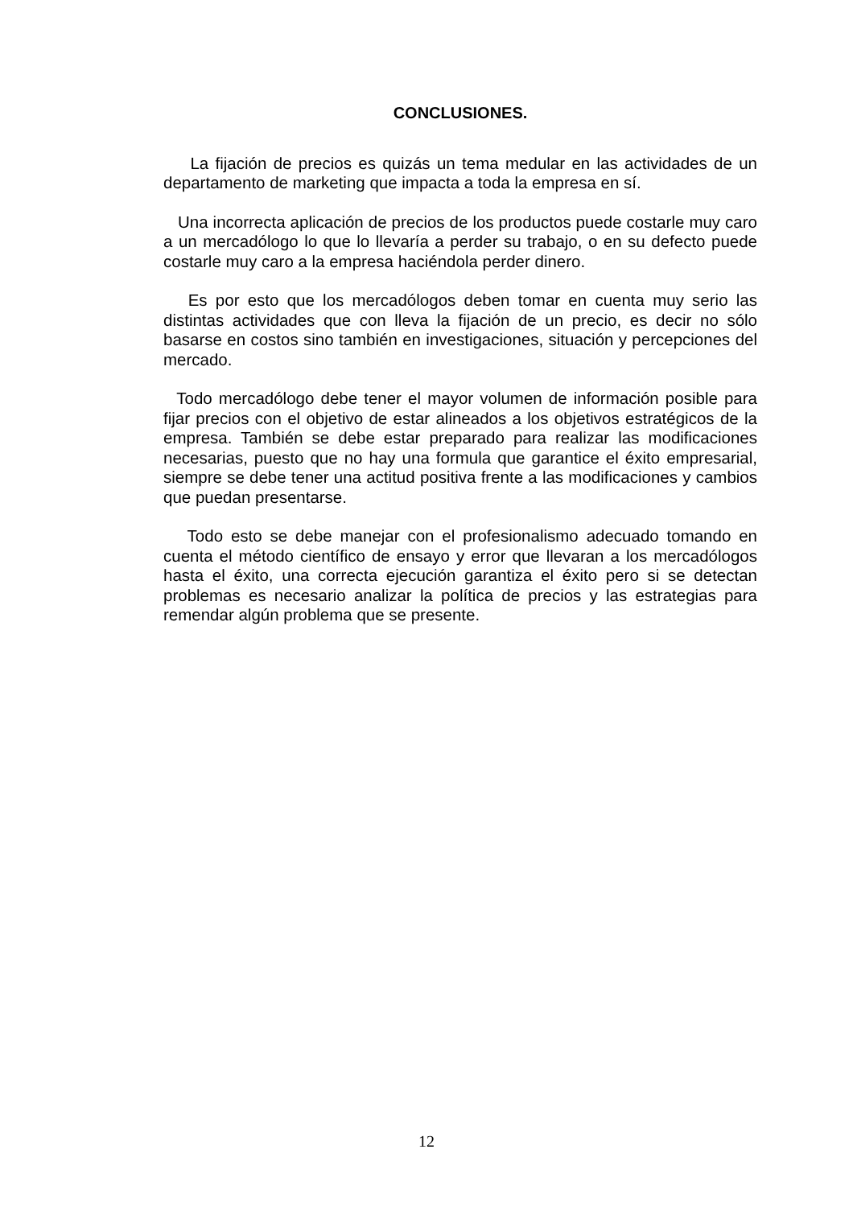CONCLUSIONES.
La fijación de precios es quizás un tema medular en las actividades de un departamento de marketing que impacta a toda la empresa en sí.
Una incorrecta aplicación de precios de los productos puede costarle muy caro a un mercadólogo lo que lo llevaría a perder su trabajo, o en su defecto puede costarle muy caro a la empresa haciéndola perder dinero.
Es por esto que los mercadólogos deben tomar en cuenta muy serio las distintas actividades que con lleva la fijación de un precio, es decir no sólo basarse en costos sino también en investigaciones, situación y percepciones del mercado.
Todo mercadólogo debe tener el mayor volumen de información posible para fijar precios con el objetivo de estar alineados a los objetivos estratégicos de la empresa. También se debe estar preparado para realizar las modificaciones necesarias, puesto que no hay una formula que garantice el éxito empresarial, siempre se debe tener una actitud positiva frente a las modificaciones y cambios que puedan presentarse.
Todo esto se debe manejar con el profesionalismo adecuado tomando en cuenta el método científico de ensayo y error que llevaran a los mercadólogos hasta el éxito, una correcta ejecución garantiza el éxito pero si se detectan problemas es necesario analizar la política de precios y las estrategias para remendar algún problema que se presente.
12